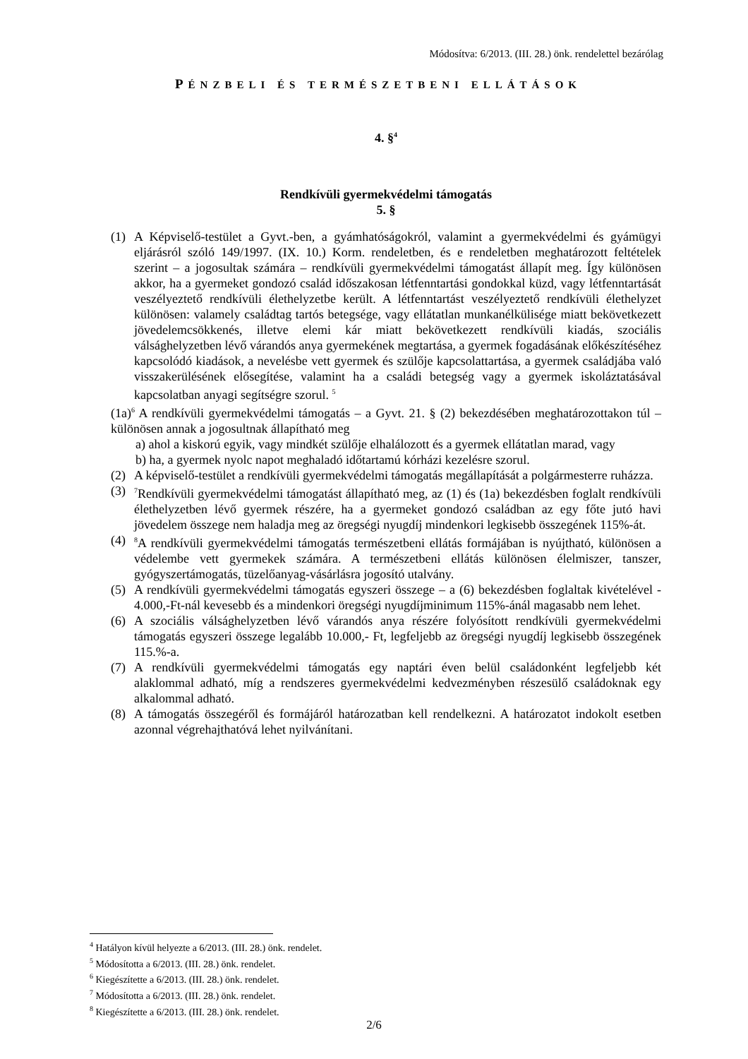Módosítva: 6/2013. (III. 28.) önk. rendelettel bezárólag
PÉNZBELI ÉS TERMÉSZETBENI ELLÁTÁSOK
4. §<sup>4</sup>
Rendkívüli gyermekvédelmi támogatás
5. §
(1) A Képviselő-testület a Gyvt.-ben, a gyámhatóságokról, valamint a gyermekvédelmi és gyámügyi eljárásról szóló 149/1997. (IX. 10.) Korm. rendeletben, és e rendeletben meghatározott feltételek szerint – a jogosultak számára – rendkívüli gyermekvédelmi támogatást állapít meg. Így különösen akkor, ha a gyermeket gondozó család időszakosan létfenntartási gondokkal küzd, vagy létfenntartását veszélyeztető rendkívüli élethelyzetbe került. A létfenntartást veszélyeztető rendkívüli élethelyzet különösen: valamely családtag tartós betegsége, vagy ellátatlan munkanélkülisége miatt bekövetkezett jövedelemcsökkenés, illetve elemi kár miatt bekövetkezett rendkívüli kiadás, szociális válsághelyzetben lévő várandós anya gyermekének megtartása, a gyermek fogadásának előkészítéséhez kapcsolódó kiadások, a nevelésbe vett gyermek és szülője kapcsolattartása, a gyermek családjába való visszakerülésének elősegítése, valamint ha a családi betegség vagy a gyermek iskoláztatásával kapcsolatban anyagi segítségre szorul. <sup>5</sup>
(1a)<sup>6</sup> A rendkívüli gyermekvédelmi támogatás – a Gyvt. 21. § (2) bekezdésében meghatározottakon túl – különösen annak a jogosultnak állapítható meg
a) ahol a kiskorú egyik, vagy mindkét szülője elhalálozott és a gyermek ellátatlan marad, vagy
b) ha, a gyermek nyolc napot meghaladó időtartamú kórházi kezelésre szorul.
(2) A képviselő-testület a rendkívüli gyermekvédelmi támogatás megállapítását a polgármesterre ruházza.
(3)
<sup>7</sup> Rendkívüli gyermekvédelmi támogatást állapítható meg, az (1) és (1a) bekezdésben foglalt rendkívüli élethelyzetben lévő gyermek részére, ha a gyermeket gondozó családban az egy főte jutó havi jövedelem összege nem haladja meg az öregségi nyugdíj mindenkori legkisebb összegének 115%-át.
(4)
<sup>8</sup> A rendkívüli gyermekvédelmi támogatás természetbeni ellátás formájában is nyújtható, különösen a védelembe vett gyermekek számára. A természetbeni ellátás különösen élelmiszer, tanszer, gyógyszertámogatás, tüzelőanyag-vásárlásra jogosító utalvány.
(5) A rendkívüli gyermekvédelmi támogatás egyszeri összege – a (6) bekezdésben foglaltak kivételével - 4.000,-Ft-nál kevesebb és a mindenkori öregségi nyugdíjminimum 115%-ánál magasabb nem lehet.
(6) A szociális válsághelyzetben lévő várandós anya részére folyósított rendkívüli gyermekvédelmi támogatás egyszeri összege legalább 10.000,- Ft, legfeljebb az öregségi nyugdíj legkisebb összegének 115.%-a.
(7) A rendkívüli gyermekvédelmi támogatás egy naptári éven belül családonként legfeljebb két alaklommal adható, míg a rendszeres gyermekvédelmi kedvezményben részesülő családoknak egy alkalommal adható.
(8) A támogatás összegéről és formájáról határozatban kell rendelkezni. A határozatot indokolt esetben azonnal végrehajthatóvá lehet nyilvánítani.
<sup>4</sup> Hatályon kívül helyezte a 6/2013. (III. 28.) önk. rendelet.
<sup>5</sup> Módosította a 6/2013. (III. 28.) önk. rendelet.
<sup>6</sup> Kiegészítette a 6/2013. (III. 28.) önk. rendelet.
<sup>7</sup> Módosította a 6/2013. (III. 28.) önk. rendelet.
<sup>8</sup> Kiegészítette a 6/2013. (III. 28.) önk. rendelet.
2/6